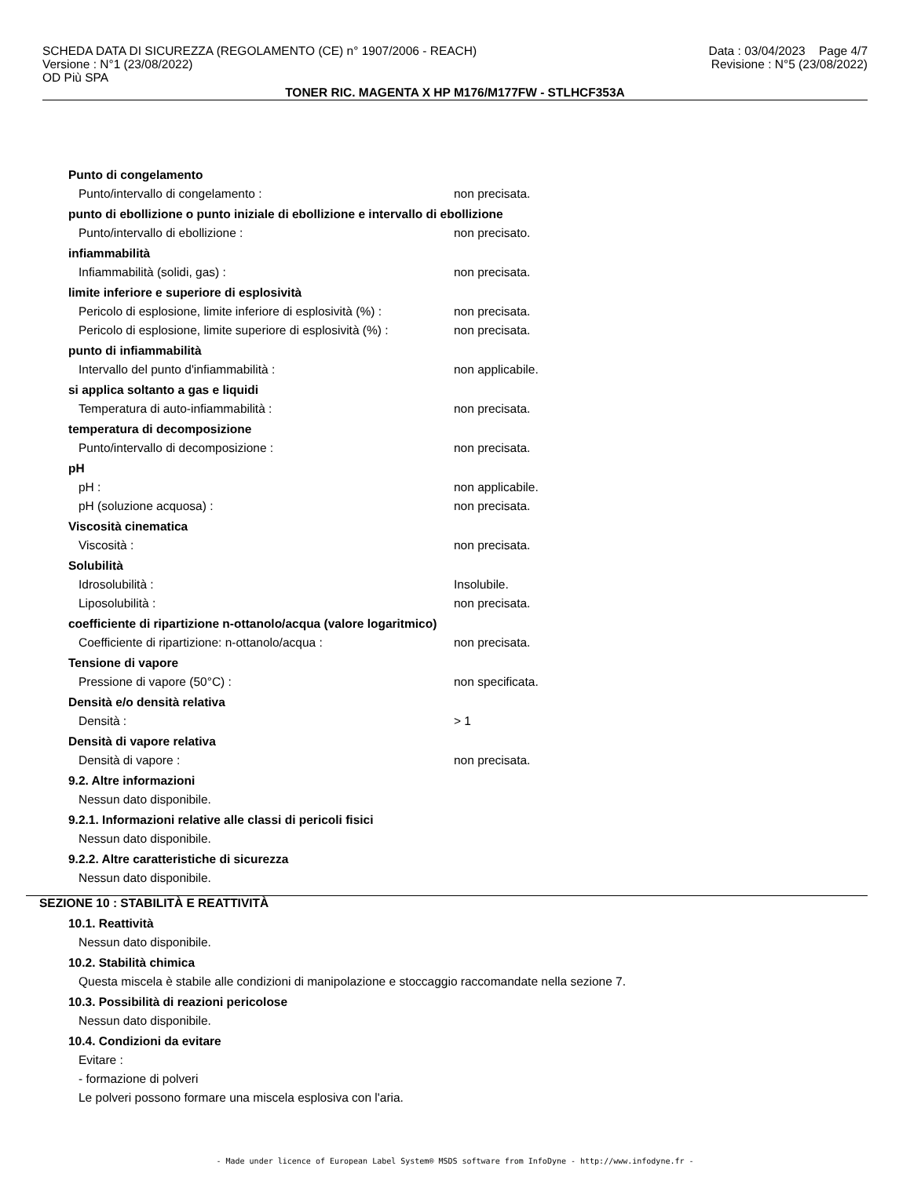SCHEDA DATA DI SICUREZZA (REGOLAMENTO (CE) n° 1907/2006 - REACH) Data : 03/04/2023 Page 4/7
Versione : N°1 (23/08/2022) Revisione : N°5 (23/08/2022)
OD Più SPA
TONER RIC. MAGENTA X HP M176/M177FW - STLHCF353A
Punto di congelamento
Punto/intervallo di congelamento : non precisata.
punto di ebollizione o punto iniziale di ebollizione e intervallo di ebollizione
Punto/intervallo di ebollizione : non precisato.
infiammabilità
Infiammabilità (solidi, gas) : non precisata.
limite inferiore e superiore di esplosività
Pericolo di esplosione, limite inferiore di esplosività (%) : non precisata.
Pericolo di esplosione, limite superiore di esplosività (%) : non precisata.
punto di infiammabilità
Intervallo del punto d'infiammabilità : non applicabile.
si applica soltanto a gas e liquidi
Temperatura di auto-infiammabilità : non precisata.
temperatura di decomposizione
Punto/intervallo di decomposizione : non precisata.
pH
pH : non applicabile.
pH (soluzione acquosa) : non precisata.
Viscosità cinematica
Viscosità : non precisata.
Solubilità
Idrosolubilità : Insolubile.
Liposolubilità : non precisata.
coefficiente di ripartizione n-ottanolo/acqua (valore logaritmico)
Coefficiente di ripartizione: n-ottanolo/acqua : non precisata.
Tensione di vapore
Pressione di vapore (50°C) : non specificata.
Densità e/o densità relativa
Densità : > 1
Densità di vapore relativa
Densità di vapore : non precisata.
9.2. Altre informazioni
Nessun dato disponibile.
9.2.1. Informazioni relative alle classi di pericoli fisici
Nessun dato disponibile.
9.2.2. Altre caratteristiche di sicurezza
Nessun dato disponibile.
SEZIONE 10 : STABILITÀ E REATTIVITÀ
10.1. Reattività
Nessun dato disponibile.
10.2. Stabilità chimica
Questa miscela è stabile alle condizioni di manipolazione e stoccaggio raccomandate nella sezione 7.
10.3. Possibilità di reazioni pericolose
Nessun dato disponibile.
10.4. Condizioni da evitare
Evitare :
- formazione di polveri
Le polveri possono formare una miscela esplosiva con l'aria.
- Made under licence of European Label System® MSDS software from InfoDyne - http://www.infodyne.fr -